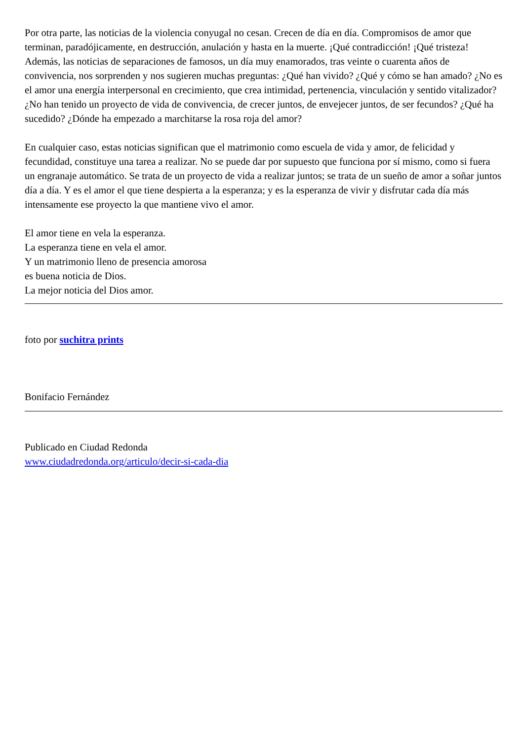Por otra parte, las noticias de la violencia conyugal no cesan. Crecen de día en día. Compromisos de amor que terminan, paradójicamente, en destrucción, anulación y hasta en la muerte. ¡Qué contradicción! ¡Qué tristeza! Además, las noticias de separaciones de famosos, un día muy enamorados, tras veinte o cuarenta años de convivencia, nos sorprenden y nos sugieren muchas preguntas: ¿Qué han vivido? ¿Qué y cómo se han amado? ¿No es el amor una energía interpersonal en crecimiento, que crea intimidad, pertenencia, vinculación y sentido vitalizador? ¿No han tenido un proyecto de vida de convivencia, de crecer juntos, de envejecer juntos, de ser fecundos? ¿Qué ha sucedido? ¿Dónde ha empezado a marchitarse la rosa roja del amor?
En cualquier caso, estas noticias significan que el matrimonio como escuela de vida y amor, de felicidad y fecundidad, constituye una tarea a realizar. No se puede dar por supuesto que funciona por sí mismo, como si fuera un engranaje automático. Se trata de un proyecto de vida a realizar juntos; se trata de un sueño de amor a soñar juntos día a día. Y es el amor el que tiene despierta a la esperanza; y es la esperanza de vivir y disfrutar cada día más intensamente ese proyecto la que mantiene vivo el amor.
El amor tiene en vela la esperanza.
La esperanza tiene en vela el amor.
Y un matrimonio lleno de presencia amorosa
es buena noticia de Dios.
La mejor noticia del Dios amor.
foto por suchitra prints
Bonifacio Fernández
Publicado en Ciudad Redonda
www.ciudadredonda.org/articulo/decir-si-cada-dia